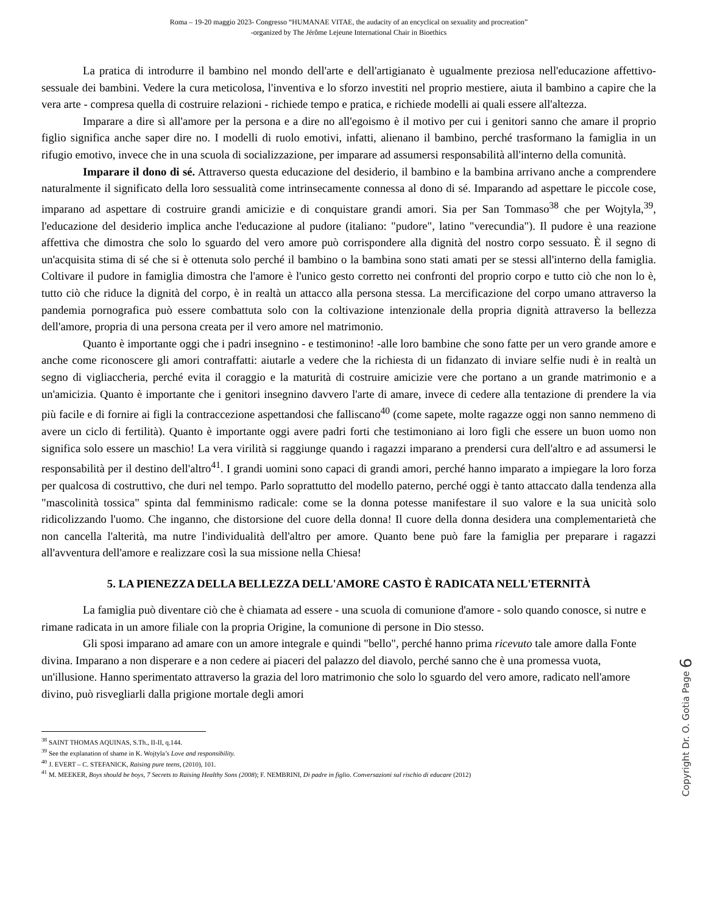Roma – 19-20 maggio 2023- Congresso “HUMANAE VITAE, the audacity of an encyclical on sexuality and procreation”
-organized by The Jérôme Lejeune International Chair in Bioethics
La pratica di introdurre il bambino nel mondo dell'arte e dell'artigianato è ugualmente preziosa nell'educazione affettivo-sessuale dei bambini. Vedere la cura meticolosa, l'inventiva e lo sforzo investiti nel proprio mestiere, aiuta il bambino a capire che la vera arte - compresa quella di costruire relazioni - richiede tempo e pratica, e richiede modelli ai quali essere all'altezza.
Imparare a dire sì all'amore per la persona e a dire no all'egoismo è il motivo per cui i genitori sanno che amare il proprio figlio significa anche saper dire no. I modelli di ruolo emotivi, infatti, alienano il bambino, perché trasformano la famiglia in un rifugio emotivo, invece che in una scuola di socializzazione, per imparare ad assumersi responsabilità all'interno della comunità.
Imparare il dono di sé. Attraverso questa educazione del desiderio, il bambino e la bambina arrivano anche a comprendere naturalmente il significato della loro sessualità come intrinsecamente connessa al dono di sé. Imparando ad aspettare le piccole cose, imparano ad aspettare di costruire grandi amicizie e di conquistare grandi amori. Sia per San Tommaso<sup>38</sup> che per Wojtyla,<sup>39</sup>, l'educazione del desiderio implica anche l'educazione al pudore (italiano: "pudore", latino "verecundia"). Il pudore è una reazione affettiva che dimostra che solo lo sguardo del vero amore può corrispondere alla dignità del nostro corpo sessuato. È il segno di un'acquisita stima di sé che si è ottenuta solo perché il bambino o la bambina sono stati amati per se stessi all'interno della famiglia. Coltivare il pudore in famiglia dimostra che l'amore è l'unico gesto corretto nei confronti del proprio corpo e tutto ciò che non lo è, tutto ciò che riduce la dignità del corpo, è in realtà un attacco alla persona stessa. La mercificazione del corpo umano attraverso la pandemia pornografica può essere combattuta solo con la coltivazione intenzionale della propria dignità attraverso la bellezza dell'amore, propria di una persona creata per il vero amore nel matrimonio.
Quanto è importante oggi che i padri insegnino - e testimonino! -alle loro bambine che sono fatte per un vero grande amore e anche come riconoscere gli amori contraffatti: aiutarle a vedere che la richiesta di un fidanzato di inviare selfie nudi è in realtà un segno di vigliaccheria, perché evita il coraggio e la maturità di costruire amicizie vere che portano a un grande matrimonio e a un'amicizia. Quanto è importante che i genitori insegnino davvero l'arte di amare, invece di cedere alla tentazione di prendere la via più facile e di fornire ai figli la contraccezione aspettandosi che falliscano<sup>40</sup> (come sapete, molte ragazze oggi non sanno nemmeno di avere un ciclo di fertilità). Quanto è importante oggi avere padri forti che testimoniano ai loro figli che essere un buon uomo non significa solo essere un maschio! La vera virilità si raggiunge quando i ragazzi imparano a prendersi cura dell'altro e ad assumersi le responsabilità per il destino dell'altro<sup>41</sup>. I grandi uomini sono capaci di grandi amori, perché hanno imparato a impiegare la loro forza per qualcosa di costruttivo, che duri nel tempo. Parlo soprattutto del modello paterno, perché oggi è tanto attaccato dalla tendenza alla "mascolinità tossica" spinta dal femminismo radicale: come se la donna potesse manifestare il suo valore e la sua unicità solo ridicolizzando l'uomo. Che inganno, che distorsione del cuore della donna! Il cuore della donna desidera una complementarietà che non cancella l'alterità, ma nutre l'individualità dell'altro per amore. Quanto bene può fare la famiglia per preparare i ragazzi all'avventura dell'amore e realizzare così la sua missione nella Chiesa!
5. LA PIENEZZA DELLA BELLEZZA DELL'AMORE CASTO È RADICATA NELL'ETERNITÀ
La famiglia può diventare ciò che è chiamata ad essere - una scuola di comunione d'amore - solo quando conosce, si nutre e rimane radicata in un amore filiale con la propria Origine, la comunione di persone in Dio stesso.
Gli sposi imparano ad amare con un amore integrale e quindi "bello", perché hanno prima ricevuto tale amore dalla Fonte divina. Imparano a non disperare e a non cedere ai piaceri del palazzo del diavolo, perché sanno che è una promessa vuota, un'illusione. Hanno sperimentato attraverso la grazia del loro matrimonio che solo lo sguardo del vero amore, radicato nell'amore divino, può risvegliarli dalla prigione mortale degli amori
<sup>38</sup> SAINT THOMAS AQUINAS, S.Th., II-II, q.144.
<sup>39</sup> See the explanation of shame in K. Wojtyla’s Love and responsibility.
<sup>40</sup> J. EVERT – C. STEFANICK, Raising pure teens, (2010), 101.
<sup>41</sup> M. MEEKER, Boys should be boys, 7 Secrets to Raising Healthy Sons (2008); F. NEMBRINI, Di padre in figlio. Conversazioni sul rischio di educare (2012)
Copyright Dr. O. Gotia Page 6